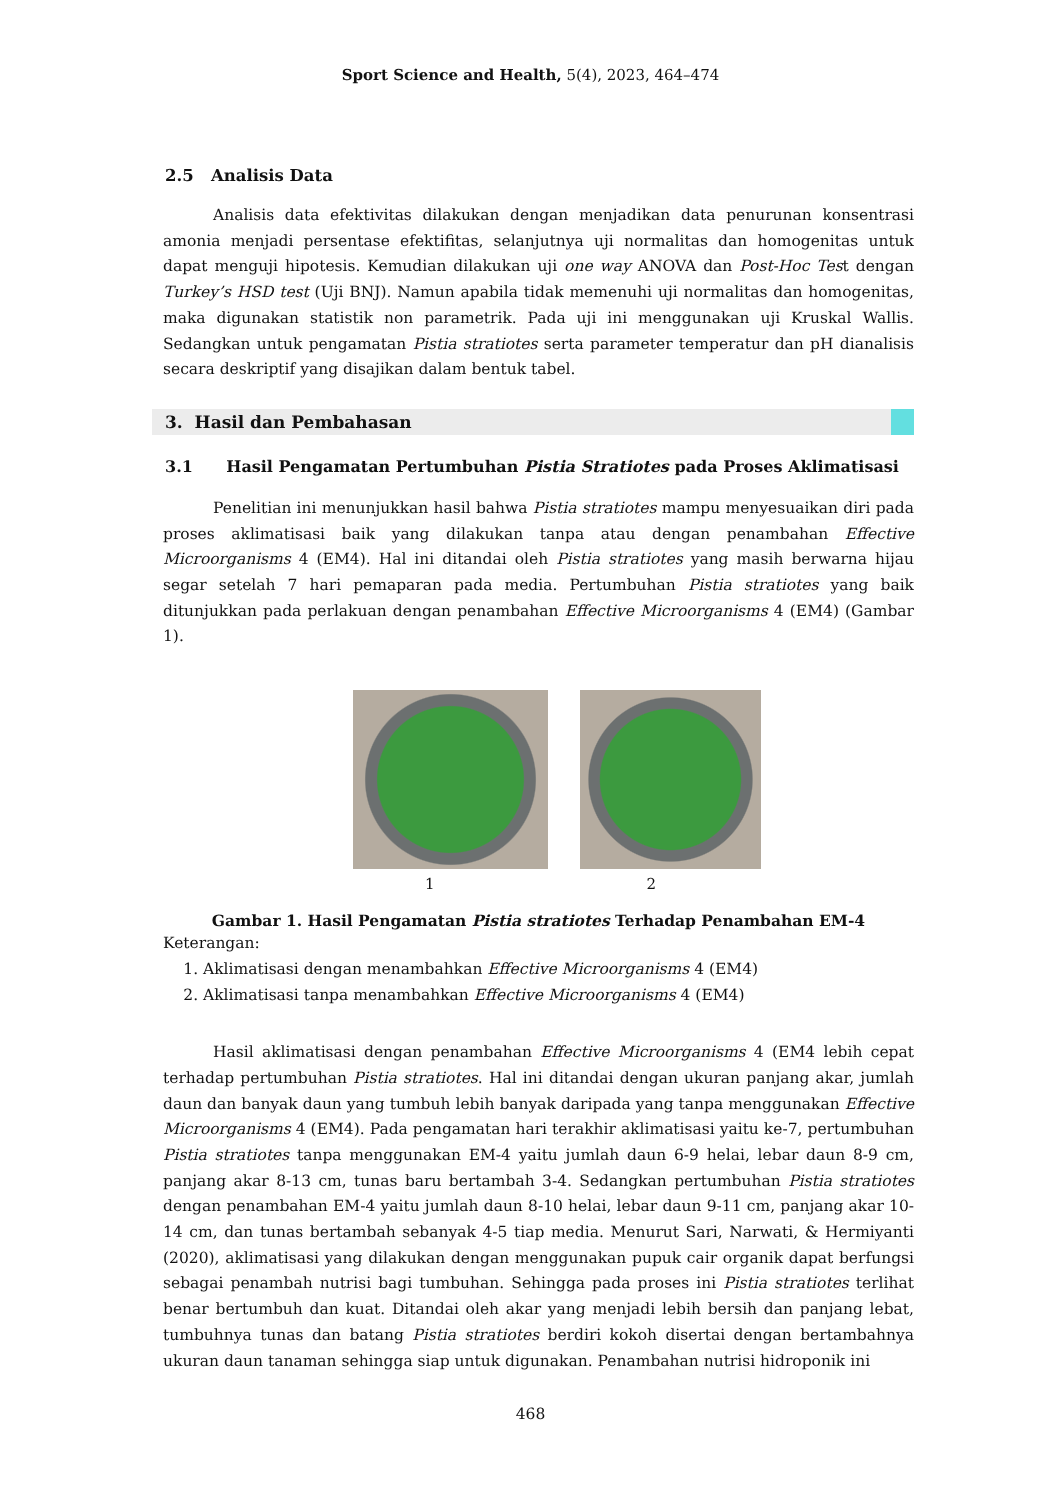Sport Science and Health, 5(4), 2023, 464–474
2.5 Analisis Data
Analisis data efektivitas dilakukan dengan menjadikan data penurunan konsentrasi amonia menjadi persentase efektifitas, selanjutnya uji normalitas dan homogenitas untuk dapat menguji hipotesis. Kemudian dilakukan uji one way ANOVA dan Post-Hoc Test dengan Turkey’s HSD test (Uji BNJ). Namun apabila tidak memenuhi uji normalitas dan homogenitas, maka digunakan statistik non parametrik. Pada uji ini menggunakan uji Kruskal Wallis. Sedangkan untuk pengamatan Pistia stratiotes serta parameter temperatur dan pH dianalisis secara deskriptif yang disajikan dalam bentuk tabel.
3. Hasil dan Pembahasan
3.1 Hasil Pengamatan Pertumbuhan Pistia Stratiotes pada Proses Aklimatisasi
Penelitian ini menunjukkan hasil bahwa Pistia stratiotes mampu menyesuaikan diri pada proses aklimatisasi baik yang dilakukan tanpa atau dengan penambahan Effective Microorganisms 4 (EM4). Hal ini ditandai oleh Pistia stratiotes yang masih berwarna hijau segar setelah 7 hari pemaparan pada media. Pertumbuhan Pistia stratiotes yang baik ditunjukkan pada perlakuan dengan penambahan Effective Microorganisms 4 (EM4) (Gambar 1).
1 2
Gambar 1. Hasil Pengamatan Pistia stratiotes Terhadap Penambahan EM-4
Keterangan:
1. Aklimatisasi dengan menambahkan Effective Microorganisms 4 (EM4)
2. Aklimatisasi tanpa menambahkan Effective Microorganisms 4 (EM4)
Hasil aklimatisasi dengan penambahan Effective Microorganisms 4 (EM4 lebih cepat terhadap pertumbuhan Pistia stratiotes. Hal ini ditandai dengan ukuran panjang akar, jumlah daun dan banyak daun yang tumbuh lebih banyak daripada yang tanpa menggunakan Effective Microorganisms 4 (EM4). Pada pengamatan hari terakhir aklimatisasi yaitu ke-7, pertumbuhan Pistia stratiotes tanpa menggunakan EM-4 yaitu jumlah daun 6-9 helai, lebar daun 8-9 cm, panjang akar 8-13 cm, tunas baru bertambah 3-4. Sedangkan pertumbuhan Pistia stratiotes dengan penambahan EM-4 yaitu jumlah daun 8-10 helai, lebar daun 9-11 cm, panjang akar 10-14 cm, dan tunas bertambah sebanyak 4-5 tiap media. Menurut Sari, Narwati, & Hermiyanti (2020), aklimatisasi yang dilakukan dengan menggunakan pupuk cair organik dapat berfungsi sebagai penambah nutrisi bagi tumbuhan. Sehingga pada proses ini Pistia stratiotes terlihat benar bertumbuh dan kuat. Ditandai oleh akar yang menjadi lebih bersih dan panjang lebat, tumbuhnya tunas dan batang Pistia stratiotes berdiri kokoh disertai dengan bertambahnya ukuran daun tanaman sehingga siap untuk digunakan. Penambahan nutrisi hidroponik ini
468